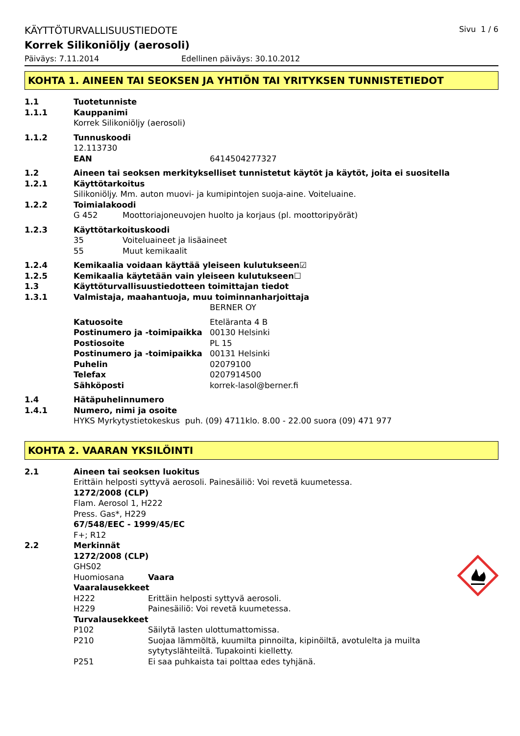KÄYTTÖTURVALLISUUSTIEDOTE Sivu 1 / 6
Korrek Silikoniöljy (aerosoli)
Päiväys: 7.11.2014 Edellinen päiväys: 30.10.2012
KOHTA 1. AINEEN TAI SEOKSEN JA YHTIÖN TAI YRITYKSEN TUNNISTETIEDOT
1.1 Tuotetunniste
1.1.1 Kauppanimi
Korrek Silikoniöljy (aerosoli)
1.1.2 Tunnuskoodi
12.113730
EAN 6414504277327
1.2 Aineen tai seoksen merkitykselliset tunnistetut käytöt ja käytöt, joita ei suositella
1.2.1 Käyttötarkoitus
Silikoniöljy. Mm. auton muovi- ja kumipintojen suoja-aine. Voiteluaine.
1.2.2 Toimialakoodi
G 452 Moottoriajoneuvojen huolto ja korjaus (pl. moottoripyörät)
1.2.3 Käyttötarkoituskoodi
35 Voiteluaineet ja lisäaineet
55 Muut kemikaalit
1.2.4 Kemikaalia voidaan käyttää yleiseen kulutukseen☑
1.2.5 Kemikaalia käytetään vain yleiseen kulutukseen☐
1.3 Käyttöturvallisuustiedotteen toimittajan tiedot
1.3.1 Valmistaja, maahantuoja, muu toiminnanharjoittaja
BERNER OY
Katuosoite Eteläranta 4 B
Postinumero ja -toimipaikka 00130 Helsinki
Postiosoite PL 15
Postinumero ja -toimipaikka 00131 Helsinki
Puhelin 02079100
Telefax 0207914500
Sähköposti korrek-lasol@berner.fi
1.4 Hätäpuhelinnumero
1.4.1 Numero, nimi ja osoite
HYKS Myrkytystietokeskus puh. (09) 4711klo. 8.00 - 22.00 suora (09) 471 977
KOHTA 2. VAARAN YKSILÖINTI
2.1 Aineen tai seoksen luokitus
Erittäin helposti syttyvä aerosoli. Painesäiliö: Voi revetä kuumetessa.
1272/2008 (CLP)
Flam. Aerosol 1, H222
Press. Gas*, H229
67/548/EEC - 1999/45/EC
F+; R12
2.2 Merkinnät
1272/2008 (CLP)
GHS02
Huomiosana Vaara
Vaaralausekkeet
H222 Erittäin helposti syttyvä aerosoli.
H229 Painesäiliö: Voi revetä kuumetessa.
Turvalausekkeet
P102 Säilytä lasten ulottumattomissa.
P210 Suojaa lämmöltä, kuumilta pinnoilta, kipinöiltä, avotulelta ja muilta sytytyslähteiltä. Tupakointi kielletty.
P251 Ei saa puhkaista tai polttaa edes tyhjänä.